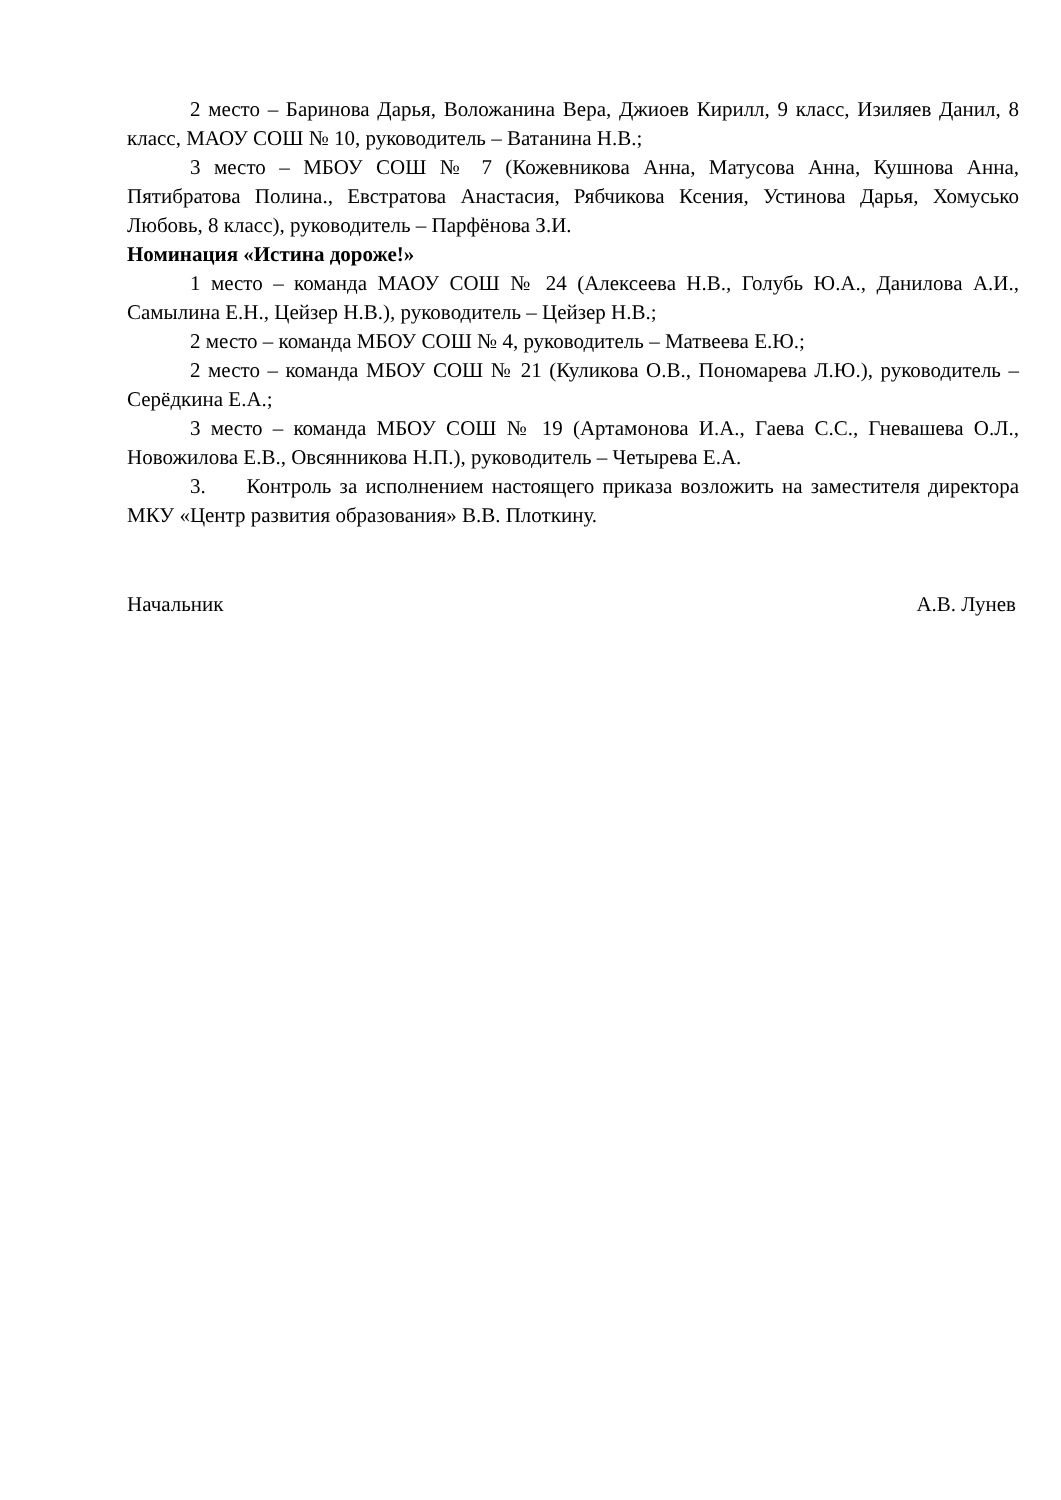2 место – Баринова Дарья, Воложанина Вера, Джиоев Кирилл, 9 класс, Изиляев Данил, 8 класс, МАОУ СОШ № 10, руководитель – Ватанина Н.В.;
3 место – МБОУ СОШ № 7 (Кожевникова Анна, Матусова Анна, Кушнова Анна, Пятибратова Полина., Евстратова Анастасия, Рябчикова Ксения, Устинова Дарья, Хомусько Любовь, 8 класс), руководитель – Парфёнова З.И.
Номинация «Истина дороже!»
1 место – команда МАОУ СОШ № 24 (Алексеева Н.В., Голубь Ю.А., Данилова А.И., Самылина Е.Н., Цейзер Н.В.), руководитель – Цейзер Н.В.;
2 место – команда МБОУ СОШ № 4, руководитель – Матвеева Е.Ю.;
2 место – команда МБОУ СОШ № 21 (Куликова О.В., Пономарева Л.Ю.), руководитель – Серёдкина Е.А.;
3 место – команда МБОУ СОШ № 19 (Артамонова И.А., Гаева С.С., Гневашева О.Л., Новожилова Е.В., Овсянникова Н.П.), руководитель – Четырева Е.А.
3. Контроль за исполнением настоящего приказа возложить на заместителя директора МКУ «Центр развития образования» В.В. Плоткину.
Начальник А.В. Лунев